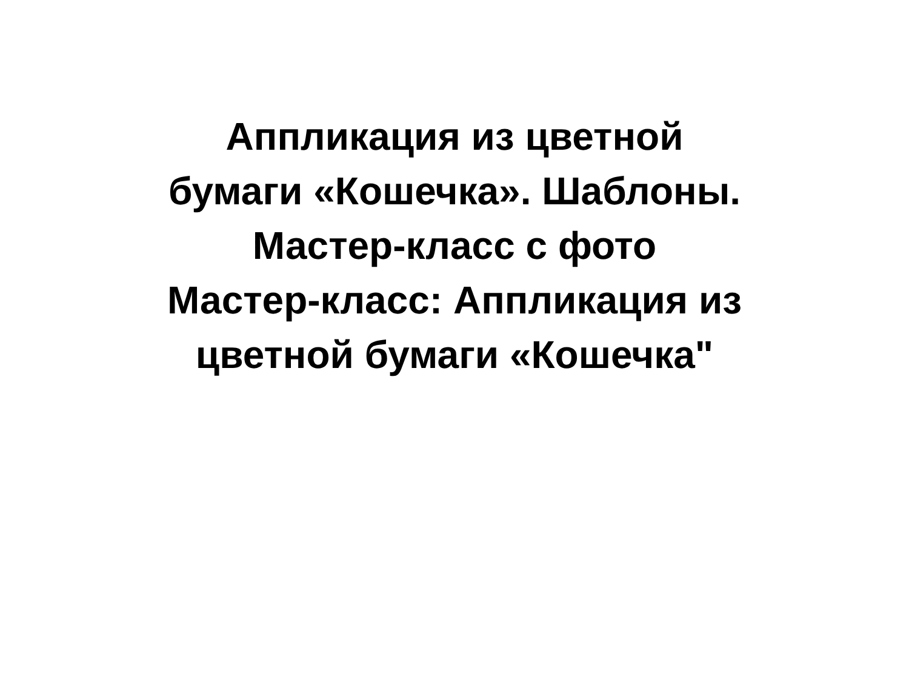Аппликация из цветной
бумаги «Кошечка». Шаблоны.
Мастер-класс с фото
Мастер-класс: Аппликация из
цветной бумаги «Кошечка"